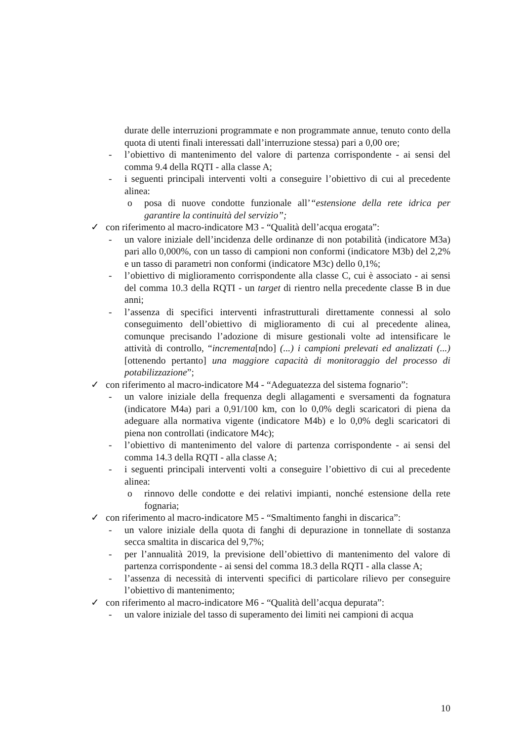durate delle interruzioni programmate e non programmate annue, tenuto conto della quota di utenti finali interessati dall’interruzione stessa) pari a 0,00 ore;
- l’obiettivo di mantenimento del valore di partenza corrispondente - ai sensi del comma 9.4 della RQTI - alla classe A;
- i seguenti principali interventi volti a conseguire l’obiettivo di cui al precedente alinea:
o posa di nuove condotte funzionale all’“estensione della rete idrica per garantire la continuità del servizio”;
✓ con riferimento al macro-indicatore M3 - “Qualità dell’acqua erogata”:
- un valore iniziale dell’incidenza delle ordinanze di non potabilità (indicatore M3a) pari allo 0,000%, con un tasso di campioni non conformi (indicatore M3b) del 2,2% e un tasso di parametri non conformi (indicatore M3c) dello 0,1%;
- l’obiettivo di miglioramento corrispondente alla classe C, cui è associato - ai sensi del comma 10.3 della RQTI - un target di rientro nella precedente classe B in due anni;
- l’assenza di specifici interventi infrastrutturali direttamente connessi al solo conseguimento dell’obiettivo di miglioramento di cui al precedente alinea, comunque precisando l’adozione di misure gestionali volte ad intensificare le attività di controllo, “incrementa[ndo] (...) i campioni prelevati ed analizzati (...) [ottenendo pertanto] una maggiore capacità di monitoraggio del processo di potabilizzazione”;
✓ con riferimento al macro-indicatore M4 - “Adeguatezza del sistema fognario”:
- un valore iniziale della frequenza degli allagamenti e sversamenti da fognatura (indicatore M4a) pari a 0,91/100 km, con lo 0,0% degli scaricatori di piena da adeguare alla normativa vigente (indicatore M4b) e lo 0,0% degli scaricatori di piena non controllati (indicatore M4c);
- l’obiettivo di mantenimento del valore di partenza corrispondente - ai sensi del comma 14.3 della RQTI - alla classe A;
- i seguenti principali interventi volti a conseguire l’obiettivo di cui al precedente alinea:
o rinnovo delle condotte e dei relativi impianti, nonché estensione della rete fognaria;
✓ con riferimento al macro-indicatore M5 - “Smaltimento fanghi in discarica”:
- un valore iniziale della quota di fanghi di depurazione in tonnellate di sostanza secca smaltita in discarica del 9,7%;
- per l’annualità 2019, la previsione dell’obiettivo di mantenimento del valore di partenza corrispondente - ai sensi del comma 18.3 della RQTI - alla classe A;
- l’assenza di necessità di interventi specifici di particolare rilievo per conseguire l’obiettivo di mantenimento;
✓ con riferimento al macro-indicatore M6 - “Qualità dell’acqua depurata”:
- un valore iniziale del tasso di superamento dei limiti nei campioni di acqua
10